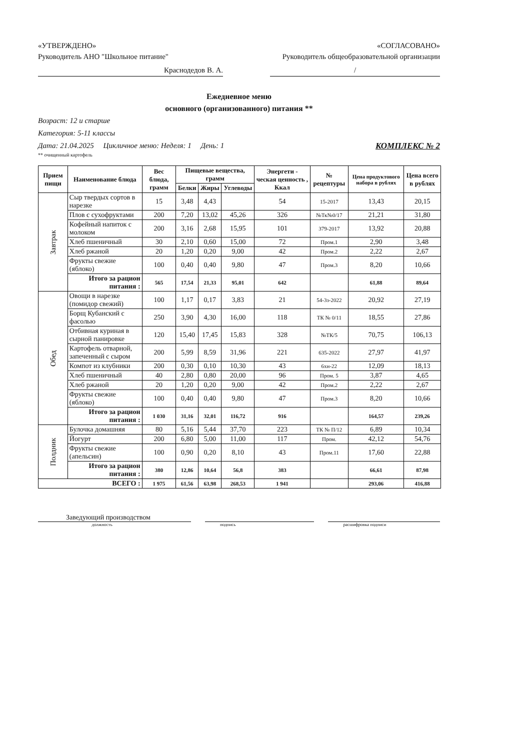«УТВЕРЖДЕНО» «СОГЛАСОВАНО»
Руководитель АНО "Школьное питание" Руководитель общеобразовательной организации
Краснодедов В. А. /
Ежедневное меню
основного (организованного) питания **
Возраст: 12 и старше
Категория: 5-11 классы
Дата: 21.04.2025 Цикличное меню: Неделя: 1 День: 1 КОМПЛЕКС № 2
** очищенный картофель
| Прием пищи | Наименование блюда | Вес блюда, грамм | Пищевые вещества, грамм | | | Энергети - ческая ценность , Ккал | № рецептуры | Цена продуктового набора в рублях | Цена всего в рублях |
| --- | --- | --- | --- | --- | --- | --- | --- | --- | --- |
| | | | Белки | Жиры | Углеводы | | | | |
| Завтрак | Сыр твердых сортов в нарезке | 15 | 3,48 | 4,43 | | 54 | 15-2017 | 13,43 | 20,15 |
| | Плов с сухофруктами | 200 | 7,20 | 13,02 | 45,26 | 326 | №Тк№0/17 | 21,21 | 31,80 |
| | Кофейный напиток с молоком | 200 | 3,16 | 2,68 | 15,95 | 101 | 379-2017 | 13,92 | 20,88 |
| | Хлеб пшеничный | 30 | 2,10 | 0,60 | 15,00 | 72 | Пром.1 | 2,90 | 3,48 |
| | Хлеб ржаной | 20 | 1,20 | 0,20 | 9,00 | 42 | Пром.2 | 2,22 | 2,67 |
| | Фрукты свежие (яблоко) | 100 | 0,40 | 0,40 | 9,80 | 47 | Пром.3 | 8,20 | 10,66 |
| | Итого за рацион питания : | 565 | 17,54 | 21,33 | 95,01 | 642 | | 61,88 | 89,64 |
| Обед | Овощи в нарезке (помидор свежий) | 100 | 1,17 | 0,17 | 3,83 | 21 | 54-3з-2022 | 20,92 | 27,19 |
| | Борщ Кубанский с фасолью | 250 | 3,90 | 4,30 | 16,00 | 118 | ТК № 0/11 | 18,55 | 27,86 |
| | Отбивная куриная в сырной панировке | 120 | 15,40 | 17,45 | 15,83 | 328 | №ТК/5 | 70,75 | 106,13 |
| | Картофель отварной, запеченный с сыром | 200 | 5,99 | 8,59 | 31,96 | 221 | 635-2022 | 27,97 | 41,97 |
| | Компот из клубники | 200 | 0,30 | 0,10 | 10,30 | 43 | 6хн-22 | 12,09 | 18,13 |
| | Хлеб пшеничный | 40 | 2,80 | 0,80 | 20,00 | 96 | Пром. 5 | 3,87 | 4,65 |
| | Хлеб ржаной | 20 | 1,20 | 0,20 | 9,00 | 42 | Пром.2 | 2,22 | 2,67 |
| | Фрукты свежие (яблоко) | 100 | 0,40 | 0,40 | 9,80 | 47 | Пром.3 | 8,20 | 10,66 |
| | Итого за рацион питания : | 1 030 | 31,16 | 32,01 | 116,72 | 916 | | 164,57 | 239,26 |
| Полдник | Булочка домашняя | 80 | 5,16 | 5,44 | 37,70 | 223 | ТК № П/12 | 6,89 | 10,34 |
| | Йогурт | 200 | 6,80 | 5,00 | 11,00 | 117 | Пром. | 42,12 | 54,76 |
| | Фрукты свежие (апельсин) | 100 | 0,90 | 0,20 | 8,10 | 43 | Пром.11 | 17,60 | 22,88 |
| | Итого за рацион питания : | 380 | 12,86 | 10,64 | 56,8 | 383 | | 66,61 | 87,98 |
| ВСЕГО : | | 1 975 | 61,56 | 63,98 | 268,53 | 1 941 | | 293,06 | 416,88 |
Заведующий производством
должность подпись расшифровка подписи